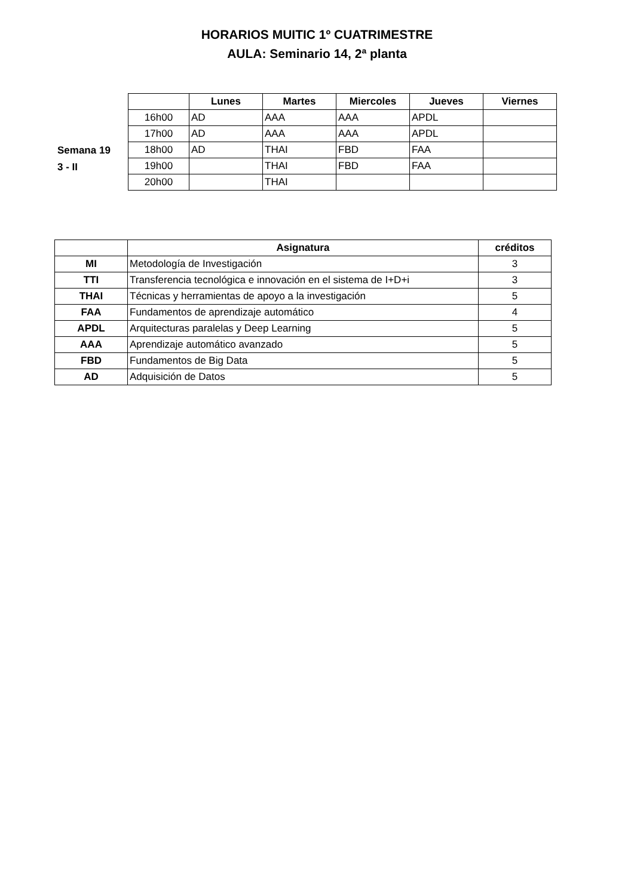HORARIOS MUITIC 1º CUATRIMESTRE
AULA: Seminario 14, 2ª planta
Semana 19
3 - II
| | Lunes | Martes | Miercoles | Jueves | Viernes |
| 16h00 | AD | AAA | AAA | APDL | |
| 17h00 | AD | AAA | AAA | APDL | |
| 18h00 | AD | THAI | FBD | FAA | |
| 19h00 | | THAI | FBD | FAA | |
| 20h00 | | THAI | | | |
| | Asignatura | créditos |
| MI | Metodología de Investigación | 3 |
| TTI | Transferencia tecnológica e innovación en el sistema de I+D+i | 3 |
| THAI | Técnicas y herramientas de apoyo a la investigación | 5 |
| FAA | Fundamentos de aprendizaje automático | 4 |
| APDL | Arquitecturas paralelas y Deep Learning | 5 |
| AAA | Aprendizaje automático avanzado | 5 |
| FBD | Fundamentos de Big Data | 5 |
| AD | Adquisición de Datos | 5 |